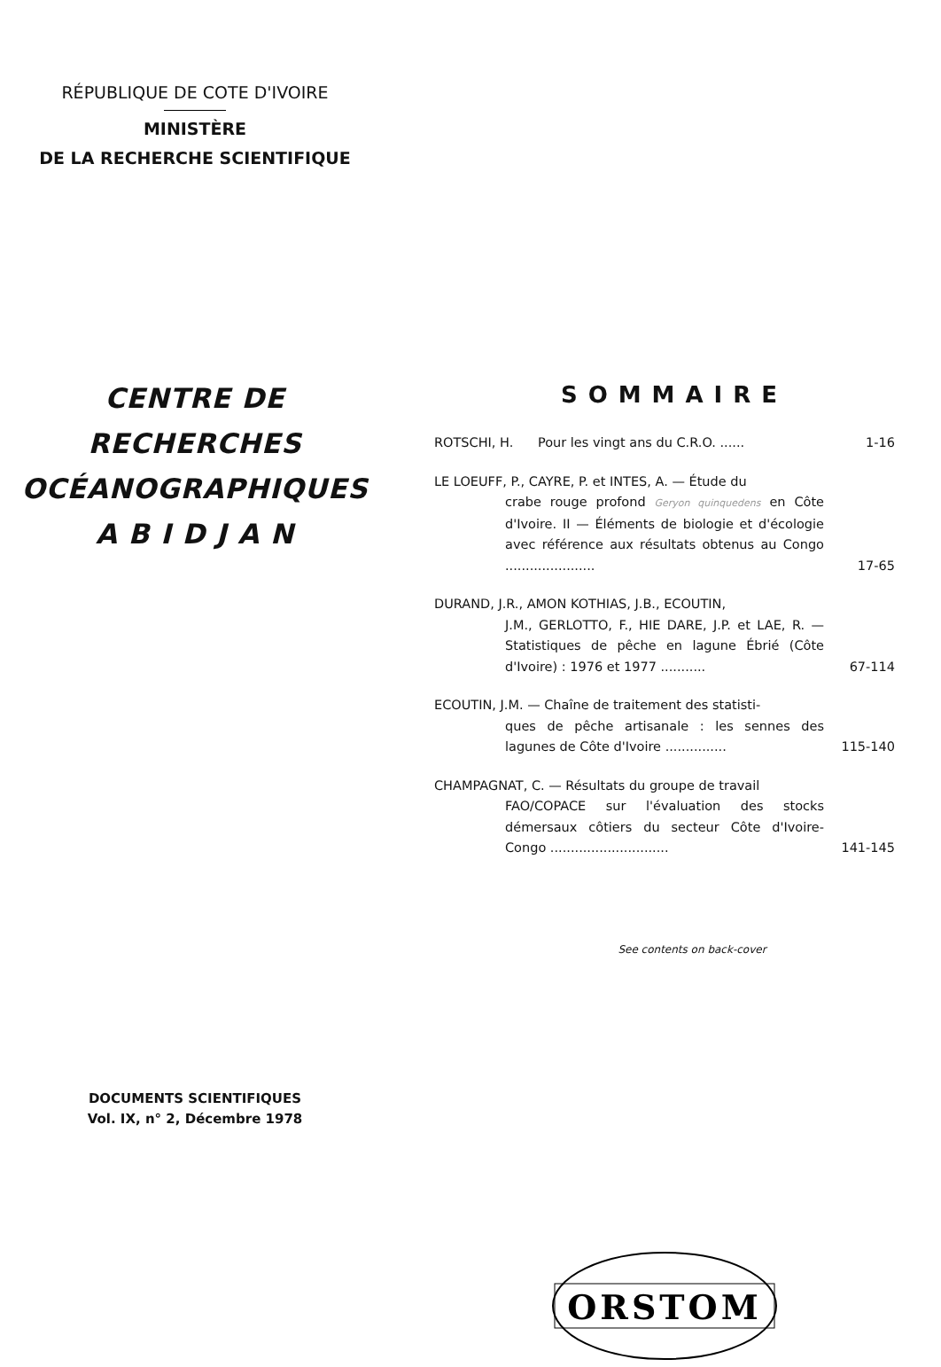RÉPUBLIQUE DE COTE D'IVOIRE
MINISTÈRE
DE LA RECHERCHE SCIENTIFIQUE
CENTRE DE RECHERCHES
OCÉANOGRAPHIQUES
A B I D J A N
DOCUMENTS SCIENTIFIQUES
Vol. IX, n° 2, Décembre 1978
SOMMAIRE
ROTSCHI, H. Pour les vingt ans du C.R.O. ......
1-16
LE LOEUFF, P., CAYRE, P. et INTES, A. — Étude du
crabe rouge profond Geryon quinquedens en Côte d'Ivoire. II — Éléments de biologie et d'écologie avec référence aux résultats obtenus au Congo ......................
17-65
DURAND, J.R., AMON KOTHIAS, J.B., ECOUTIN,
J.M., GERLOTTO, F., HIE DARE, J.P. et LAE, R. — Statistiques de pêche en lagune Ébrié (Côte d'Ivoire) : 1976 et 1977 ...........
67-114
ECOUTIN, J.M. — Chaîne de traitement des statisti-
ques de pêche artisanale : les sennes des lagunes de Côte d'Ivoire ...............
115-140
CHAMPAGNAT, C. — Résultats du groupe de travail
FAO/COPACE sur l'évaluation des stocks démersaux côtiers du secteur Côte d'Ivoire-Congo .............................
141-145
See contents on back-cover
ORSTOM